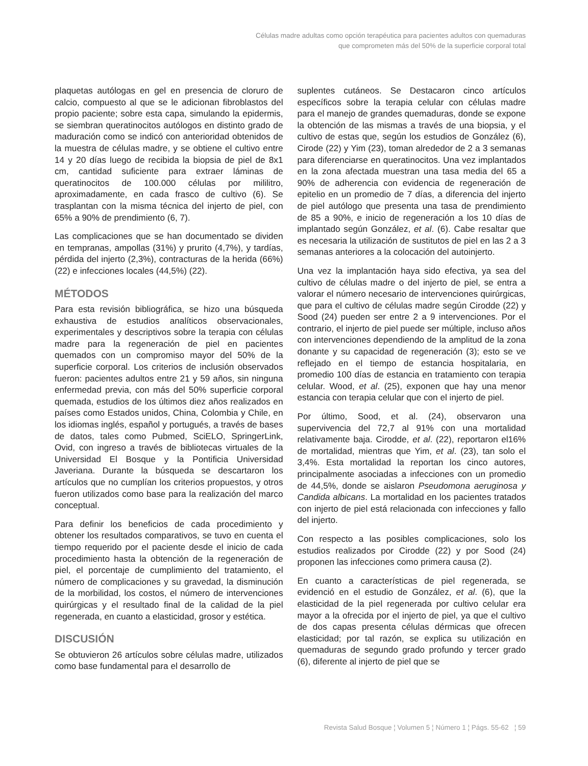Células madre adultas como opción terapéutica para pacientes adultos con quemaduras
que comprometen más del 50% de la superficie corporal total
plaquetas autólogas en gel en presencia de cloruro de calcio, compuesto al que se le adicionan fibroblastos del propio paciente; sobre esta capa, simulando la epidermis, se siembran queratinocitos autólogos en distinto grado de maduración como se indicó con anterioridad obtenidos de la muestra de células madre, y se obtiene el cultivo entre 14 y 20 días luego de recibida la biopsia de piel de 8x1 cm, cantidad suficiente para extraer láminas de queratinocitos de 100.000 células por mililitro, aproximadamente, en cada frasco de cultivo (6). Se trasplantan con la misma técnica del injerto de piel, con 65% a 90% de prendimiento (6, 7).
Las complicaciones que se han documentado se dividen en tempranas, ampollas (31%) y prurito (4,7%), y tardías, pérdida del injerto (2,3%), contracturas de la herida (66%) (22) e infecciones locales (44,5%) (22).
MÉTODOS
Para esta revisión bibliográfica, se hizo una búsqueda exhaustiva de estudios analíticos observacionales, experimentales y descriptivos sobre la terapia con células madre para la regeneración de piel en pacientes quemados con un compromiso mayor del 50% de la superficie corporal. Los criterios de inclusión observados fueron: pacientes adultos entre 21 y 59 años, sin ninguna enfermedad previa, con más del 50% superficie corporal quemada, estudios de los últimos diez años realizados en países como Estados unidos, China, Colombia y Chile, en los idiomas inglés, español y portugués, a través de bases de datos, tales como Pubmed, SciELO, SpringerLink, Ovid, con ingreso a través de bibliotecas virtuales de la Universidad El Bosque y la Pontificia Universidad Javeriana. Durante la búsqueda se descartaron los artículos que no cumplían los criterios propuestos, y otros fueron utilizados como base para la realización del marco conceptual.
Para definir los beneficios de cada procedimiento y obtener los resultados comparativos, se tuvo en cuenta el tiempo requerido por el paciente desde el inicio de cada procedimiento hasta la obtención de la regeneración de piel, el porcentaje de cumplimiento del tratamiento, el número de complicaciones y su gravedad, la disminución de la morbilidad, los costos, el número de intervenciones quirúrgicas y el resultado final de la calidad de la piel regenerada, en cuanto a elasticidad, grosor y estética.
DISCUSIÓN
Se obtuvieron 26 artículos sobre células madre, utilizados como base fundamental para el desarrollo de
suplentes cutáneos. Se Destacaron cinco artículos específicos sobre la terapia celular con células madre para el manejo de grandes quemaduras, donde se expone la obtención de las mismas a través de una biopsia, y el cultivo de estas que, según los estudios de González (6), Cirode (22) y Yim (23), toman alrededor de 2 a 3 semanas para diferenciarse en queratinocitos. Una vez implantados en la zona afectada muestran una tasa media del 65 a 90% de adherencia con evidencia de regeneración de epitelio en un promedio de 7 días, a diferencia del injerto de piel autólogo que presenta una tasa de prendimiento de 85 a 90%, e inicio de regeneración a los 10 días de implantado según González, et al. (6). Cabe resaltar que es necesaria la utilización de sustitutos de piel en las 2 a 3 semanas anteriores a la colocación del autoinjerto.
Una vez la implantación haya sido efectiva, ya sea del cultivo de células madre o del injerto de piel, se entra a valorar el número necesario de intervenciones quirúrgicas, que para el cultivo de células madre según Cirodde (22) y Sood (24) pueden ser entre 2 a 9 intervenciones. Por el contrario, el injerto de piel puede ser múltiple, incluso años con intervenciones dependiendo de la amplitud de la zona donante y su capacidad de regeneración (3); esto se ve reflejado en el tiempo de estancia hospitalaria, en promedio 100 días de estancia en tratamiento con terapia celular. Wood, et al. (25), exponen que hay una menor estancia con terapia celular que con el injerto de piel.
Por último, Sood, et al. (24), observaron una supervivencia del 72,7 al 91% con una mortalidad relativamente baja. Cirodde, et al. (22), reportaron el16% de mortalidad, mientras que Yim, et al. (23), tan solo el 3,4%. Esta mortalidad la reportan los cinco autores, principalmente asociadas a infecciones con un promedio de 44,5%, donde se aislaron Pseudomona aeruginosa y Candida albicans. La mortalidad en los pacientes tratados con injerto de piel está relacionada con infecciones y fallo del injerto.
Con respecto a las posibles complicaciones, solo los estudios realizados por Cirodde (22) y por Sood (24) proponen las infecciones como primera causa (2).
En cuanto a características de piel regenerada, se evidenció en el estudio de González, et al. (6), que la elasticidad de la piel regenerada por cultivo celular era mayor a la ofrecida por el injerto de piel, ya que el cultivo de dos capas presenta células dérmicas que ofrecen elasticidad; por tal razón, se explica su utilización en quemaduras de segundo grado profundo y tercer grado (6), diferente al injerto de piel que se
Revista Salud Bosque ¦ Volumen 5 ¦ Número 1 ¦ Págs. 55-62 ¦ 59